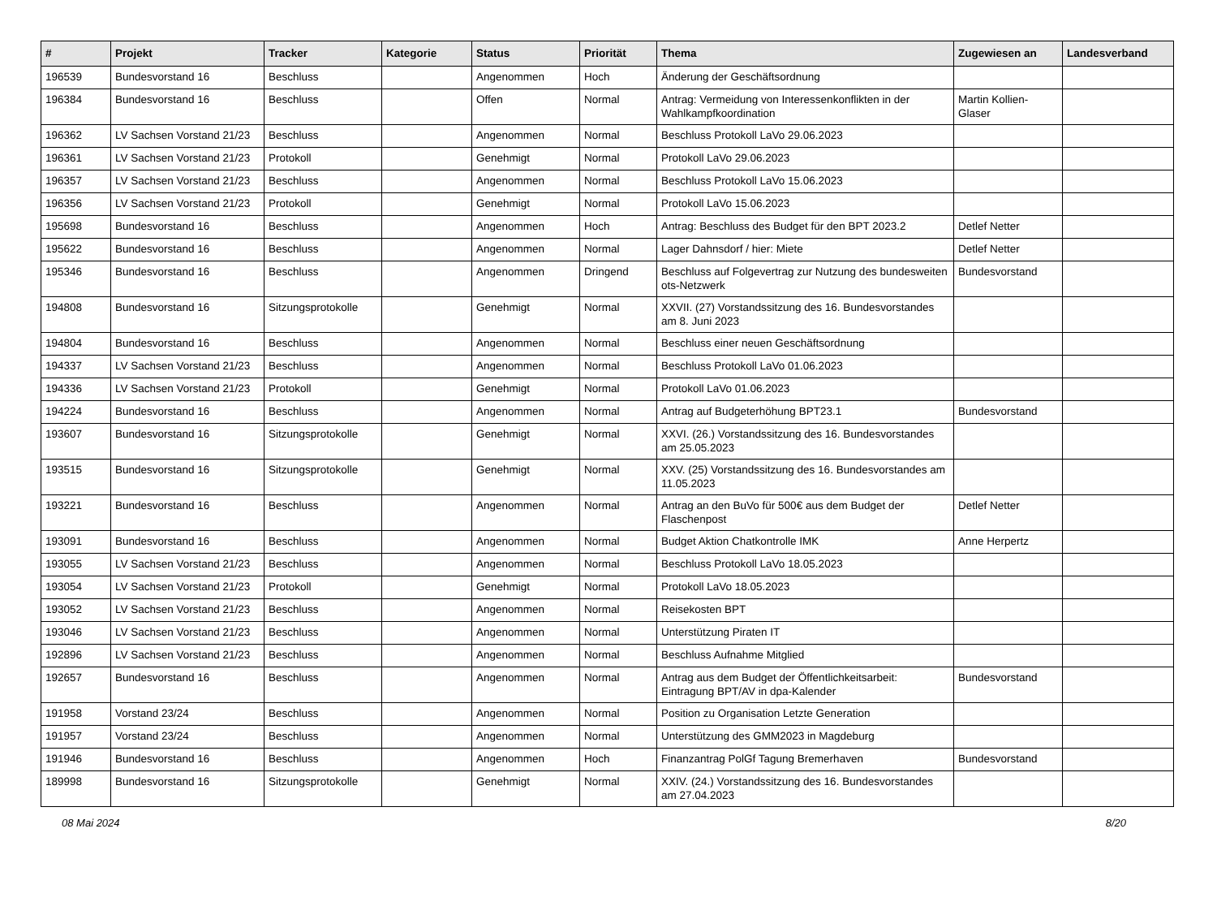| # | Projekt | Tracker | Kategorie | Status | Priorität | Thema | Zugewiesen an | Landesverband |
| --- | --- | --- | --- | --- | --- | --- | --- | --- |
| 196539 | Bundesvorstand 16 | Beschluss | | Angenommen | Hoch | Änderung der Geschäftsordnung | | |
| 196384 | Bundesvorstand 16 | Beschluss | | Offen | Normal | Antrag: Vermeidung von Interessenkonflikten in der Wahlkampfkoordination | Martin Kollien-Glaser | |
| 196362 | LV Sachsen Vorstand 21/23 | Beschluss | | Angenommen | Normal | Beschluss Protokoll LaVo 29.06.2023 | | |
| 196361 | LV Sachsen Vorstand 21/23 | Protokoll | | Genehmigt | Normal | Protokoll LaVo 29.06.2023 | | |
| 196357 | LV Sachsen Vorstand 21/23 | Beschluss | | Angenommen | Normal | Beschluss Protokoll LaVo 15.06.2023 | | |
| 196356 | LV Sachsen Vorstand 21/23 | Protokoll | | Genehmigt | Normal | Protokoll LaVo 15.06.2023 | | |
| 195698 | Bundesvorstand 16 | Beschluss | | Angenommen | Hoch | Antrag: Beschluss des Budget für den BPT 2023.2 | Detlef Netter | |
| 195622 | Bundesvorstand 16 | Beschluss | | Angenommen | Normal | Lager Dahnsdorf / hier: Miete | Detlef Netter | |
| 195346 | Bundesvorstand 16 | Beschluss | | Angenommen | Dringend | Beschluss auf Folgevertrag zur Nutzung des bundesweiten ots-Netzwerk | Bundesvorstand | |
| 194808 | Bundesvorstand 16 | Sitzungsprotokolle | | Genehmigt | Normal | XXVII. (27) Vorstandssitzung des 16. Bundesvorstandes am 8. Juni 2023 | | |
| 194804 | Bundesvorstand 16 | Beschluss | | Angenommen | Normal | Beschluss einer neuen Geschäftsordnung | | |
| 194337 | LV Sachsen Vorstand 21/23 | Beschluss | | Angenommen | Normal | Beschluss Protokoll LaVo 01.06.2023 | | |
| 194336 | LV Sachsen Vorstand 21/23 | Protokoll | | Genehmigt | Normal | Protokoll LaVo 01.06.2023 | | |
| 194224 | Bundesvorstand 16 | Beschluss | | Angenommen | Normal | Antrag auf Budgeterhöhung BPT23.1 | Bundesvorstand | |
| 193607 | Bundesvorstand 16 | Sitzungsprotokolle | | Genehmigt | Normal | XXVI. (26.) Vorstandssitzung des 16. Bundesvorstandes am 25.05.2023 | | |
| 193515 | Bundesvorstand 16 | Sitzungsprotokolle | | Genehmigt | Normal | XXV. (25) Vorstandssitzung des 16. Bundesvorstandes am 11.05.2023 | | |
| 193221 | Bundesvorstand 16 | Beschluss | | Angenommen | Normal | Antrag an den BuVo für 500€ aus dem Budget der Flaschenpost | Detlef Netter | |
| 193091 | Bundesvorstand 16 | Beschluss | | Angenommen | Normal | Budget Aktion Chatkontrolle IMK | Anne Herpertz | |
| 193055 | LV Sachsen Vorstand 21/23 | Beschluss | | Angenommen | Normal | Beschluss Protokoll LaVo 18.05.2023 | | |
| 193054 | LV Sachsen Vorstand 21/23 | Protokoll | | Genehmigt | Normal | Protokoll LaVo 18.05.2023 | | |
| 193052 | LV Sachsen Vorstand 21/23 | Beschluss | | Angenommen | Normal | Reisekosten BPT | | |
| 193046 | LV Sachsen Vorstand 21/23 | Beschluss | | Angenommen | Normal | Unterstützung Piraten IT | | |
| 192896 | LV Sachsen Vorstand 21/23 | Beschluss | | Angenommen | Normal | Beschluss Aufnahme Mitglied | | |
| 192657 | Bundesvorstand 16 | Beschluss | | Angenommen | Normal | Antrag aus dem Budget der Öffentlichkeitsarbeit: Eintragung BPT/AV in dpa-Kalender | Bundesvorstand | |
| 191958 | Vorstand 23/24 | Beschluss | | Angenommen | Normal | Position zu Organisation Letzte Generation | | |
| 191957 | Vorstand 23/24 | Beschluss | | Angenommen | Normal | Unterstützung des GMM2023 in Magdeburg | | |
| 191946 | Bundesvorstand 16 | Beschluss | | Angenommen | Hoch | Finanzantrag PolGf Tagung Bremerhaven | Bundesvorstand | |
| 189998 | Bundesvorstand 16 | Sitzungsprotokolle | | Genehmigt | Normal | XXIV. (24.) Vorstandssitzung des 16. Bundesvorstandes am 27.04.2023 | | |
08 Mai 2024 8/20